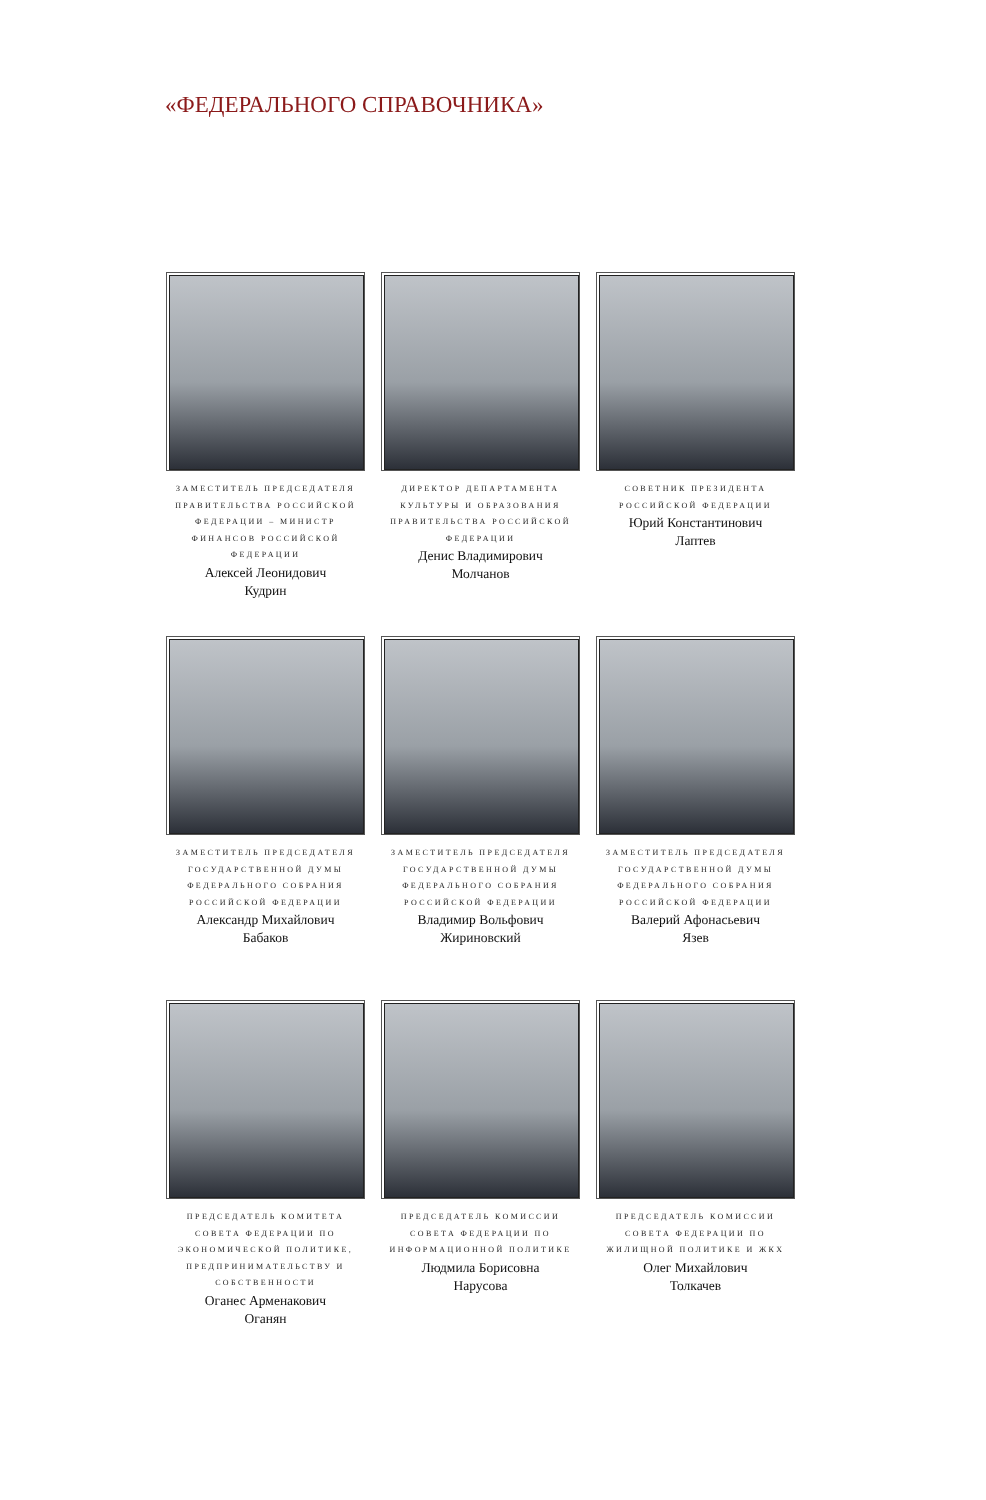«ФЕДЕРАЛЬНОГО СПРАВОЧНИКА»
ЗАМЕСТИТЕЛЬ ПРЕДСЕДАТЕЛЯ ПРАВИТЕЛЬСТВА РОССИЙСКОЙ ФЕДЕРАЦИИ – МИНИСТР ФИНАНСОВ РОССИЙСКОЙ ФЕДЕРАЦИИ
Алексей Леонидович
Кудрин
ДИРЕКТОР ДЕПАРТАМЕНТА КУЛЬТУРЫ И ОБРАЗОВАНИЯ ПРАВИТЕЛЬСТВА РОССИЙСКОЙ ФЕДЕРАЦИИ
Денис Владимирович
Молчанов
СОВЕТНИК ПРЕЗИДЕНТА РОССИЙСКОЙ ФЕДЕРАЦИИ
Юрий Константинович
Лаптев
ЗАМЕСТИТЕЛЬ ПРЕДСЕДАТЕЛЯ ГОСУДАРСТВЕННОЙ ДУМЫ ФЕДЕРАЛЬНОГО СОБРАНИЯ РОССИЙСКОЙ ФЕДЕРАЦИИ
Александр Михайлович
Бабаков
ЗАМЕСТИТЕЛЬ ПРЕДСЕДАТЕЛЯ ГОСУДАРСТВЕННОЙ ДУМЫ ФЕДЕРАЛЬНОГО СОБРАНИЯ РОССИЙСКОЙ ФЕДЕРАЦИИ
Владимир Вольфович
Жириновский
ЗАМЕСТИТЕЛЬ ПРЕДСЕДАТЕЛЯ ГОСУДАРСТВЕННОЙ ДУМЫ ФЕДЕРАЛЬНОГО СОБРАНИЯ РОССИЙСКОЙ ФЕДЕРАЦИИ
Валерий Афонасьевич
Язев
ПРЕДСЕДАТЕЛЬ КОМИТЕТА СОВЕТА ФЕДЕРАЦИИ ПО ЭКОНОМИЧЕСКОЙ ПОЛИТИКЕ, ПРЕДПРИНИМАТЕЛЬСТВУ И СОБСТВЕННОСТИ
Оганес Арменакович
Оганян
ПРЕДСЕДАТЕЛЬ КОМИССИИ СОВЕТА ФЕДЕРАЦИИ ПО ИНФОРМАЦИОННОЙ ПОЛИТИКЕ
Людмила Борисовна
Нарусова
ПРЕДСЕДАТЕЛЬ КОМИССИИ СОВЕТА ФЕДЕРАЦИИ ПО ЖИЛИЩНОЙ ПОЛИТИКЕ И ЖКХ
Олег Михайлович
Толкачев